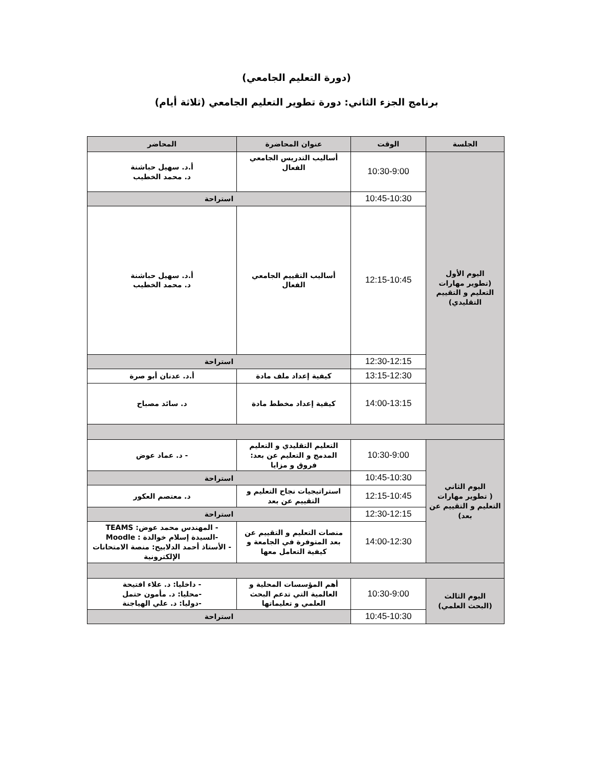(دورة التعليم الجامعي)
برنامج الجزء الثاني: دورة تطوير التعليم الجامعي (ثلاثة أيام)
| الجلسة | الوقت | عنوان المحاضرة | المحاضر |
| --- | --- | --- | --- |
| اليوم الأول (تطوير مهارات التعليم و التقييم التقليدي) | 10:30-9:00 | أساليب التدريس الجامعي الفعال | أ.د. سهيل حباشنة د. محمد الخطيب |
| | 10:45-10:30 | استراحة | |
| | 12:15-10:45 | أساليب التقييم الجامعي الفعال | أ.د. سهيل حباشنة د. محمد الخطيب |
| | 12:30-12:15 | استراحة | |
| | 13:15-12:30 | كيفية إعداد ملف مادة | أ.د. عدنان أبو صرة |
| | 14:00-13:15 | كيفية إعداد مخطط مادة | د. سائد مصباح |
| اليوم الثاني ( تطوير مهارات التعليم و التقييم عن بعد) | 10:30-9:00 | التعليم التقليدي و التعليم المدمج و التعليم عن بعد: فروق و مزايا | - د. عماد عوض |
| | 10:45-10:30 | استراحة | |
| | 12:15-10:45 | استراتيجيات نجاح التعليم و التقييم عن بعد | د. معتصم العكور |
| | 12:30-12:15 | استراحة | |
| | 14:00-12:30 | منصات التعليم و التقييم عن بعد المتوفرة في الجامعة و كيفية التعامل معها | - المهندس محمد عوض: TEAMS -السيدة إسلام خوالدة : Moodle - الأستاذ أحمد الدلابيح: منصة الامتحانات الإلكترونية |
| اليوم الثالث (البحث العلمي) | 10:30-9:00 | أهم المؤسسات المحلية و العالمية التي تدعم البحث العلمي و تعليماتها | - داخليا: د. علاء افتيحة -محليا: د. مأمون حتمل -دوليا: د. علي الهياجنة |
| | 10:45-10:30 | استراحة | |